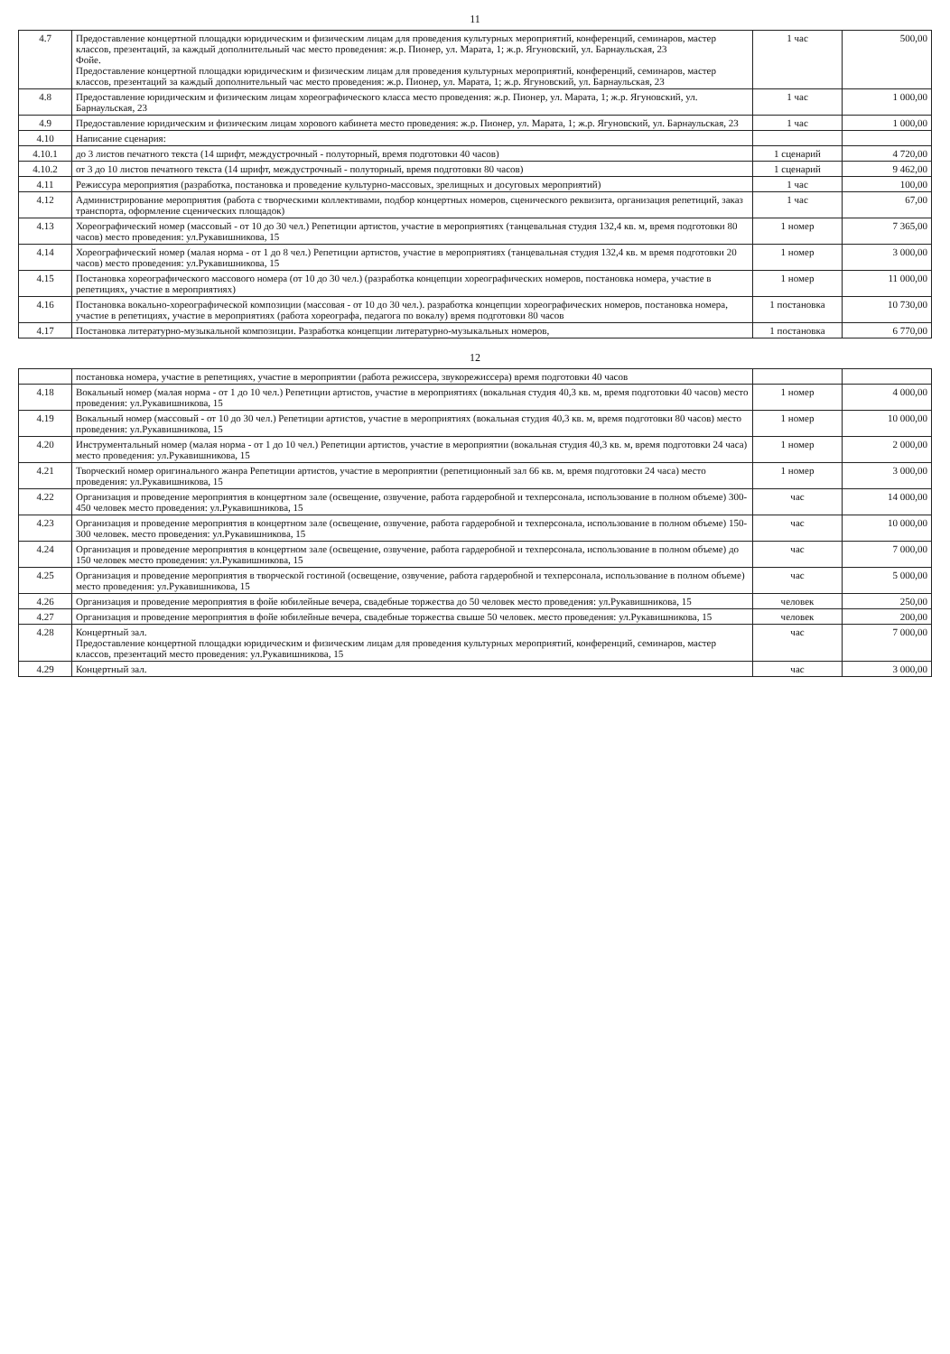11
| 4.7 | Предоставление концертной площадки юридическим и физическим лицам для проведения культурных мероприятий, конференций, семинаров, мастер классов, презентаций, за каждый дополнительный час место проведения: ж.р. Пионер, ул. Марата, 1; ж.р. Ягуновский, ул. Барнаульская, 23 Фойе. Предоставление концертной площадки юридическим и физическим лицам для проведения культурных мероприятий, конференций, семинаров, мастер классов, презентаций за каждый дополнительный час место проведения: ж.р. Пионер, ул. Марата, 1; ж.р. Ягуновский, ул. Барнаульская, 23 | 1 час | 500,00 |
| 4.8 | Предоставление юридическим и физическим лицам хореографического класса место проведения: ж.р. Пионер, ул. Марата, 1; ж.р. Ягуновский, ул. Барнаульская, 23 | 1 час | 1 000,00 |
| 4.9 | Предоставление юридическим и физическим лицам хорового кабинета место проведения: ж.р. Пионер, ул. Марата, 1; ж.р. Ягуновский, ул. Барнаульская, 23 | 1 час | 1 000,00 |
| 4.10 | Написание сценария: | | |
| 4.10.1 | до 3 листов печатного текста (14 шрифт, междустрочный - полуторный, время подготовки 40 часов) | 1 сценарий | 4 720,00 |
| 4.10.2 | от 3 до 10 листов печатного текста (14 шрифт, междустрочный - полуторный, время подготовки 80 часов) | 1 сценарий | 9 462,00 |
| 4.11 | Режиссура мероприятия (разработка, постановка и проведение культурно-массовых, зрелищных и досуговых мероприятий) | 1 час | 100,00 |
| 4.12 | Администрирование мероприятия (работа с творческими коллективами, подбор концертных номеров, сценического реквизита, организация репетиций, заказ транспорта, оформление сценических площадок) | 1 час | 67,00 |
| 4.13 | Хореографический номер (массовый - от 10 до 30 чел.) Репетиции артистов, участие в мероприятиях (танцевальная студия 132,4 кв. м, время подготовки 80 часов) место проведения: ул.Рукавишникова, 15 | 1 номер | 7 365,00 |
| 4.14 | Хореографический номер (малая норма - от 1 до 8 чел.) Репетиции артистов, участие в мероприятиях (танцевальная студия 132,4 кв. м время подготовки 20 часов) место проведения: ул.Рукавишникова, 15 | 1 номер | 3 000,00 |
| 4.15 | Постановка хореографического массового номера (от 10 до 30 чел.) (разработка концепции хореографических номеров, постановка номера, участие в репетициях, участие в мероприятиях) | 1 номер | 11 000,00 |
| 4.16 | Постановка вокально-хореографической композиции (массовая - от 10 до 30 чел.). разработка концепции хореографических номеров, постановка номера, участие в репетициях, участие в мероприятиях (работа хореографа, педагога по вокалу) время подготовки 80 часов | 1 постановка | 10 730,00 |
| 4.17 | Постановка литературно-музыкальной композиции. Разработка концепции литературно-музыкальных номеров, | 1 постановка | 6 770,00 |
12
| | постановка номера, участие в репетициях, участие в мероприятии (работа режиссера, звукорежиссера) время подготовки 40 часов | | |
| 4.18 | Вокальный номер (малая норма - от 1 до 10 чел.) Репетиции артистов, участие в мероприятиях (вокальная студия 40,3 кв. м, время подготовки 40 часов) место проведения: ул.Рукавишникова, 15 | 1 номер | 4 000,00 |
| 4.19 | Вокальный номер (массовый - от 10 до 30 чел.) Репетиции артистов, участие в мероприятиях (вокальная студия 40,3 кв. м, время подготовки 80 часов) место проведения: ул.Рукавишникова, 15 | 1 номер | 10 000,00 |
| 4.20 | Инструментальный номер (малая норма - от 1 до 10 чел.) Репетиции артистов, участие в мероприятии (вокальная студия 40,3 кв. м, время подготовки 24 часа) место проведения: ул.Рукавишникова, 15 | 1 номер | 2 000,00 |
| 4.21 | Творческий номер оригинального жанра Репетиции артистов, участие в мероприятии (репетиционный зал 66 кв. м, время подготовки 24 часа) место проведения: ул.Рукавишникова, 15 | 1 номер | 3 000,00 |
| 4.22 | Организация и проведение мероприятия в концертном зале (освещение, озвучение, работа гардеробной и техперсонала, использование в полном объеме) 300-450 человек место проведения: ул.Рукавишникова, 15 | час | 14 000,00 |
| 4.23 | Организация и проведение мероприятия в концертном зале (освещение, озвучение, работа гардеробной и техперсонала, использование в полном объеме) 150-300 человек. место проведения: ул.Рукавишникова, 15 | час | 10 000,00 |
| 4.24 | Организация и проведение мероприятия в концертном зале (освещение, озвучение, работа гардеробной и техперсонала, использование в полном объеме) до 150 человек место проведения: ул.Рукавишникова, 15 | час | 7 000,00 |
| 4.25 | Организация и проведение мероприятия в творческой гостиной (освещение, озвучение, работа гардеробной и техперсонала, использование в полном объеме) место проведения: ул.Рукавишникова, 15 | час | 5 000,00 |
| 4.26 | Организация и проведение мероприятия в фойе юбилейные вечера, свадебные торжества до 50 человек место проведения: ул.Рукавишникова, 15 | человек | 250,00 |
| 4.27 | Организация и проведение мероприятия в фойе юбилейные вечера, свадебные торжества свыше 50 человек. место проведения: ул.Рукавишникова, 15 | человек | 200,00 |
| 4.28 | Концертный зал. Предоставление концертной площадки юридическим и физическим лицам для проведения культурных мероприятий, конференций, семинаров, мастер классов, презентаций место проведения: ул.Рукавишникова, 15 | час | 7 000,00 |
| 4.29 | Концертный зал. | час | 3 000,00 |